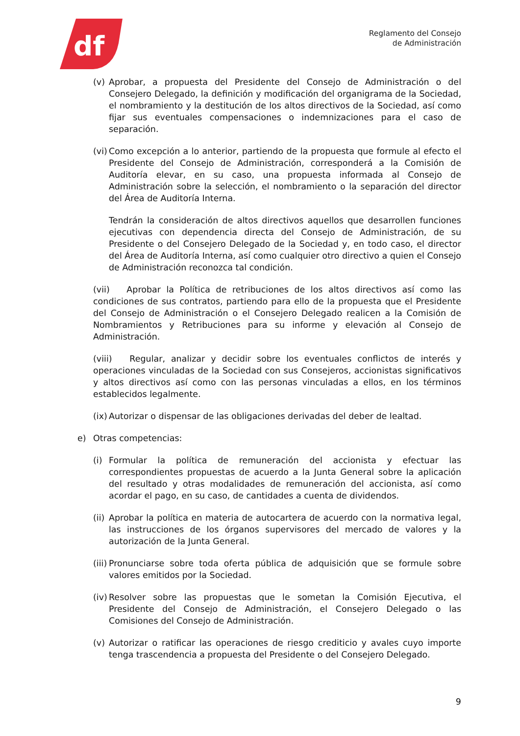df
Reglamento del Consejo
de Administración
(v) Aprobar, a propuesta del Presidente del Consejo de Administración o del Consejero Delegado, la definición y modificación del organigrama de la Sociedad, el nombramiento y la destitución de los altos directivos de la Sociedad, así como fijar sus eventuales compensaciones o indemnizaciones para el caso de separación.
(vi) Como excepción a lo anterior, partiendo de la propuesta que formule al efecto el Presidente del Consejo de Administración, corresponderá a la Comisión de Auditoría elevar, en su caso, una propuesta informada al Consejo de Administración sobre la selección, el nombramiento o la separación del director del Área de Auditoría Interna.
Tendrán la consideración de altos directivos aquellos que desarrollen funciones ejecutivas con dependencia directa del Consejo de Administración, de su Presidente o del Consejero Delegado de la Sociedad y, en todo caso, el director del Área de Auditoría Interna, así como cualquier otro directivo a quien el Consejo de Administración reconozca tal condición.
(vii) Aprobar la Política de retribuciones de los altos directivos así como las condiciones de sus contratos, partiendo para ello de la propuesta que el Presidente del Consejo de Administración o el Consejero Delegado realicen a la Comisión de Nombramientos y Retribuciones para su informe y elevación al Consejo de Administración.
(viii) Regular, analizar y decidir sobre los eventuales conflictos de interés y operaciones vinculadas de la Sociedad con sus Consejeros, accionistas significativos y altos directivos así como con las personas vinculadas a ellos, en los términos establecidos legalmente.
(ix) Autorizar o dispensar de las obligaciones derivadas del deber de lealtad.
e) Otras competencias:
(i) Formular la política de remuneración del accionista y efectuar las correspondientes propuestas de acuerdo a la Junta General sobre la aplicación del resultado y otras modalidades de remuneración del accionista, así como acordar el pago, en su caso, de cantidades a cuenta de dividendos.
(ii) Aprobar la política en materia de autocartera de acuerdo con la normativa legal, las instrucciones de los órganos supervisores del mercado de valores y la autorización de la Junta General.
(iii) Pronunciarse sobre toda oferta pública de adquisición que se formule sobre valores emitidos por la Sociedad.
(iv) Resolver sobre las propuestas que le sometan la Comisión Ejecutiva, el Presidente del Consejo de Administración, el Consejero Delegado o las Comisiones del Consejo de Administración.
(v) Autorizar o ratificar las operaciones de riesgo crediticio y avales cuyo importe tenga trascendencia a propuesta del Presidente o del Consejero Delegado.
9